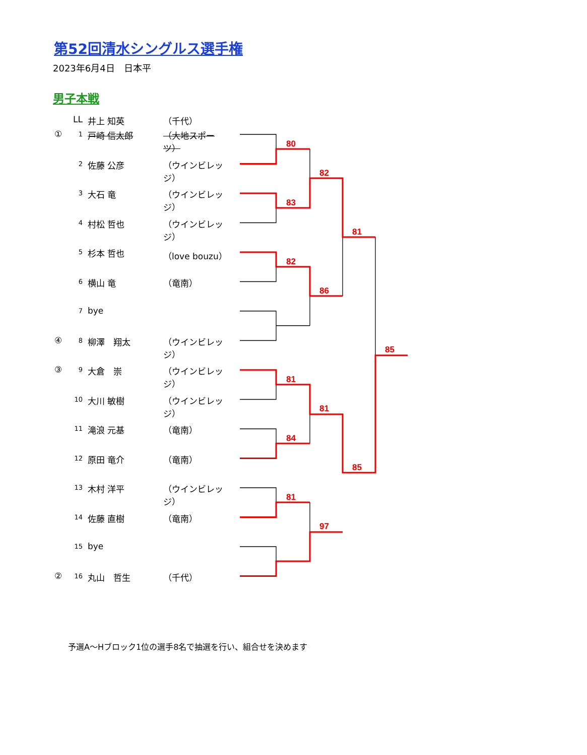第52回清水シングルス選手権
2023年6月4日　日本平
男子本戦
LL 井上 知英 （千代）
① 1 戸崎 信太郎 （大地スポーツ）
2 佐藤 公彦 （ウインビレッジ）
3 大石 竜 （ウインビレッジ）
4 村松 哲也 （ウインビレッジ）
5 杉本 哲也 （love bouzu）
6 横山 竜 （竜南）
7 bye
④ 8 柳澤　翔太 （ウインビレッジ）
③ 9 大倉　崇 （ウインビレッジ）
10 大川 敏樹 （ウインビレッジ）
11 滝浪 元基 （竜南）
12 原田 竜介 （竜南）
13 木村 洋平 （ウインビレッジ）
14 佐藤 直樹 （竜南）
15 bye
② 16 丸山　哲生 （千代）
80
83
82
81
84
81
82
86
81
97
81
85
85
予選A～Hブロック1位の選手8名で抽選を行い、組合せを決めます